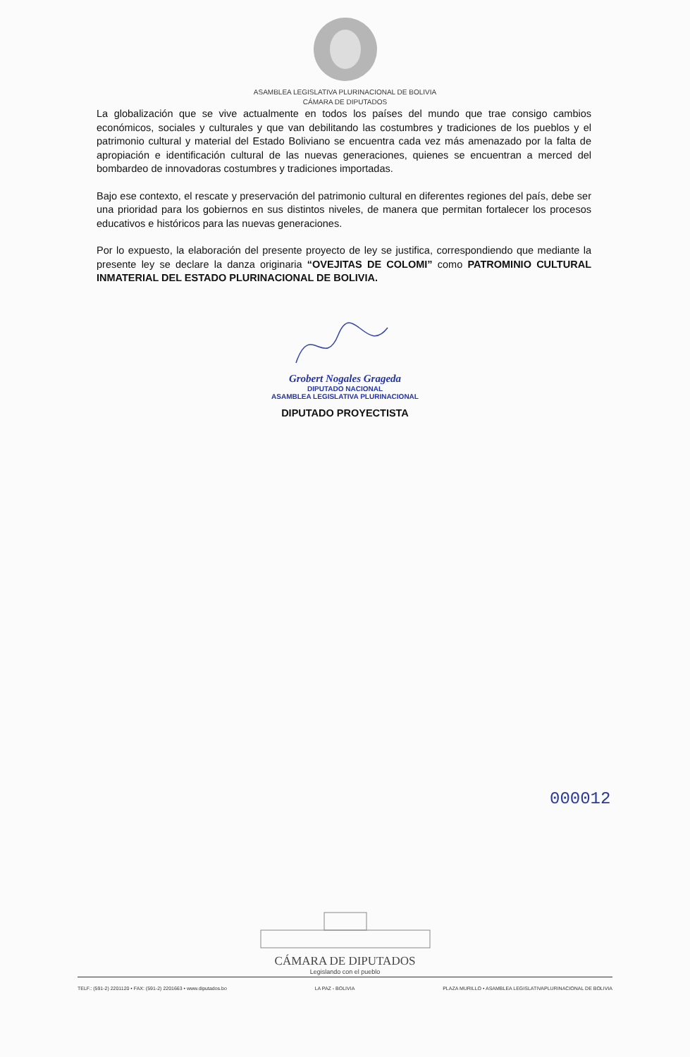ASAMBLEA LEGISLATIVA PLURINACIONAL DE BOLIVIA
CÁMARA DE DIPUTADOS
La globalización que se vive actualmente en todos los países del mundo que trae consigo cambios económicos, sociales y culturales y que van debilitando las costumbres y tradiciones de los pueblos y el patrimonio cultural y material del Estado Boliviano se encuentra cada vez más amenazado por la falta de apropiación e identificación cultural de las nuevas generaciones, quienes se encuentran a merced del bombardeo de innovadoras costumbres y tradiciones importadas.
Bajo ese contexto, el rescate y preservación del patrimonio cultural en diferentes regiones del país, debe ser una prioridad para los gobiernos en sus distintos niveles, de manera que permitan fortalecer los procesos educativos e históricos para las nuevas generaciones.
Por lo expuesto, la elaboración del presente proyecto de ley se justifica, correspondiendo que mediante la presente ley se declare la danza originaria “OVEJITAS DE COLOMI” como PATROMINIO CULTURAL INMATERIAL DEL ESTADO PLURINACIONAL DE BOLIVIA.
Grobert Nogales Grageda
DIPUTADO NACIONAL
ASAMBLEA LEGISLATIVA PLURINACIONAL
DIPUTADO PROYECTISTA
000012
CÁMARA DE DIPUTADOS
Legislando con el pueblo
TELF.: (591-2) 2201120 • FAX: (591-2) 2201663 • www.diputados.bo LA PAZ - BOLIVIA PLAZA MURILLO • ASAMBLEA LEGISLATIVAPLURINACIONAL DE BOLIVIA